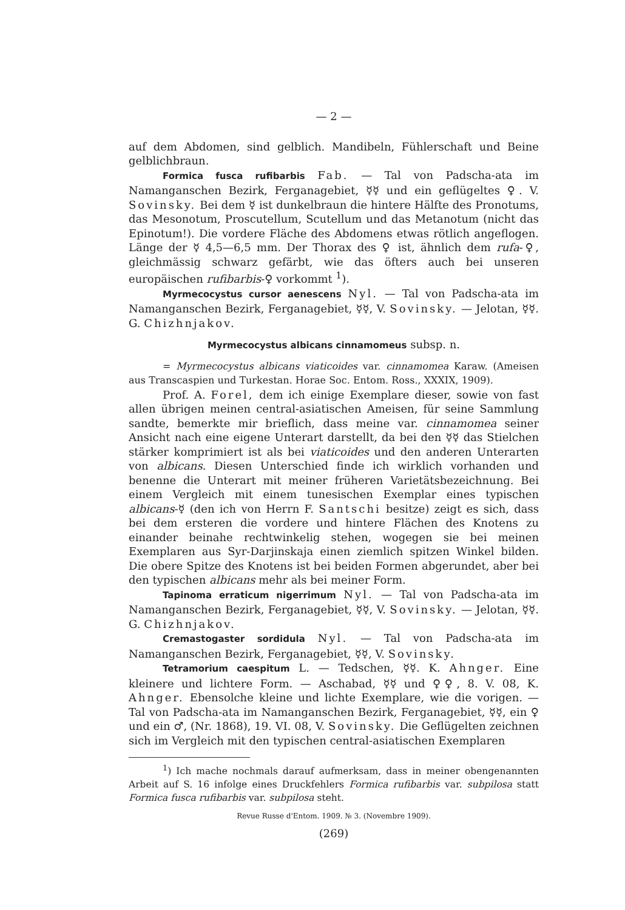— 2 —
auf dem Abdomen, sind gelblich. Mandibeln, Fühlerschaft und Beine gelblichbraun.
Formica fusca rufibarbis Fab. — Tal von Padscha-ata im Namanganschen Bezirk, Ferganagebiet, ☿☿ und ein geflügeltes ♀. V. Sovinsky. Bei dem ☿ ist dunkelbraun die hintere Hälfte des Pronotums, das Mesonotum, Proscutellum, Scutellum und das Metanotum (nicht das Epinotum!). Die vordere Fläche des Abdomens etwas rötlich angeflogen. Länge der ☿ 4,5—6,5 mm. Der Thorax des ♀ ist, ähnlich dem rufa-♀, gleichmässig schwarz gefärbt, wie das öfters auch bei unseren europäischen rufibarbis-♀ vorkommt <sup>1</sup>).
Myrmecocystus cursor aenescens Nyl. — Tal von Padscha-ata im Namanganschen Bezirk, Ferganagebiet, ☿☿, V. Sovinsky. — Jelotan, ☿☿. G. Chizhnjakov.
Myrmecocystus albicans cinnamomeus subsp. n.
= Myrmecocystus albicans viaticoides var. cinnamomea Karaw. (Ameisen aus Transcaspien und Turkestan. Horae Soc. Entom. Ross., XXXIX, 1909).
Prof. A. Forel, dem ich einige Exemplare dieser, sowie von fast allen übrigen meinen central-asiatischen Ameisen, für seine Sammlung sandte, bemerkte mir brieflich, dass meine var. cinnamomea seiner Ansicht nach eine eigene Unterart darstellt, da bei den ☿☿ das Stielchen stärker komprimiert ist als bei viaticoides und den anderen Unterarten von albicans. Diesen Unterschied finde ich wirklich vorhanden und benenne die Unterart mit meiner früheren Varietätsbezeichnung. Bei einem Vergleich mit einem tunesischen Exemplar eines typischen albicans-☿ (den ich von Herrn F. Santschi besitze) zeigt es sich, dass bei dem ersteren die vordere und hintere Flächen des Knotens zu einander beinahe rechtwinkelig stehen, wogegen sie bei meinen Exemplaren aus Syr-Darjinskaja einen ziemlich spitzen Winkel bilden. Die obere Spitze des Knotens ist bei beiden Formen abgerundet, aber bei den typischen albicans mehr als bei meiner Form.
Tapinoma erraticum nigerrimum Nyl. — Tal von Padscha-ata im Namanganschen Bezirk, Ferganagebiet, ☿☿, V. Sovinsky. — Jelotan, ☿☿. G. Chizhnjakov.
Cremastogaster sordidula Nyl. — Tal von Padscha-ata im Namanganschen Bezirk, Ferganagebiet, ☿☿, V. Sovinsky.
Tetramorium caespitum L. — Tedschen, ☿☿. K. Ahnger. Eine kleinere und lichtere Form. — Aschabad, ☿☿ und ♀♀, 8. V. 08, K. Ahnger. Ebensolche kleine und lichte Exemplare, wie die vorigen. — Tal von Padscha-ata im Namanganschen Bezirk, Ferganagebiet, ☿☿, ein ♀ und ein ♂, (Nr. 1868), 19. VI. 08, V. Sovinsky. Die Geflügelten zeichnen sich im Vergleich mit den typischen central-asiatischen Exemplaren
<sup>1</sup>) Ich mache nochmals darauf aufmerksam, dass in meiner obengenannten Arbeit auf S. 16 infolge eines Druckfehlers Formica rufibarbis var. subpilosa statt Formica fusca rufibarbis var. subpilosa steht.
Revue Russe d'Entom. 1909. № 3. (Novembre 1909).
(269)